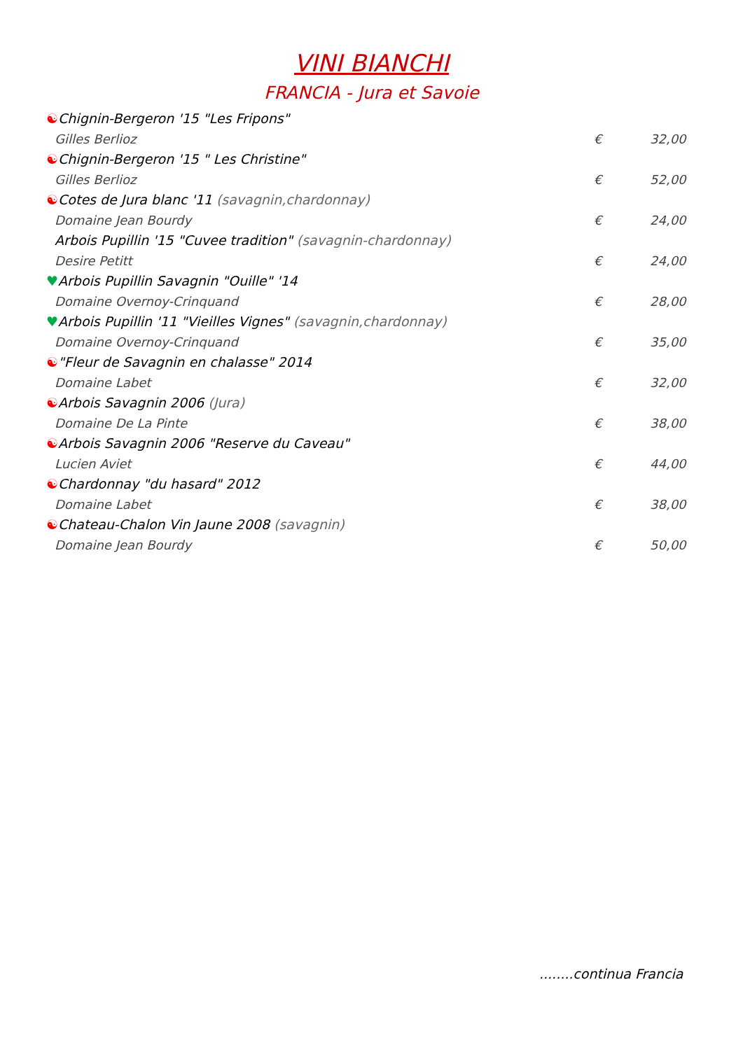VINI BIANCHI
FRANCIA - Jura et Savoie
☯Chignin-Bergeron '15 "Les Fripons"
Gilles Berlioz € 32,00
☯Chignin-Bergeron '15 " Les Christine"
Gilles Berlioz € 52,00
☯Cotes de Jura blanc '11 (savagnin,chardonnay)
Domaine Jean Bourdy € 24,00
Arbois Pupillin '15 "Cuvee tradition" (savagnin-chardonnay)
Desire Petitt € 24,00
♥Arbois Pupillin Savagnin "Ouille" '14
Domaine Overnoy-Crinquand € 28,00
♥Arbois Pupillin '11 "Vieilles Vignes" (savagnin,chardonnay)
Domaine Overnoy-Crinquand € 35,00
☯"Fleur de Savagnin en chalasse" 2014
Domaine Labet € 32,00
☯Arbois Savagnin 2006 (Jura)
Domaine De La Pinte € 38,00
☯Arbois Savagnin 2006 "Reserve du Caveau"
Lucien Aviet € 44,00
☯Chardonnay "du hasard" 2012
Domaine Labet € 38,00
☯Chateau-Chalon Vin Jaune 2008 (savagnin)
Domaine Jean Bourdy € 50,00
........continua Francia